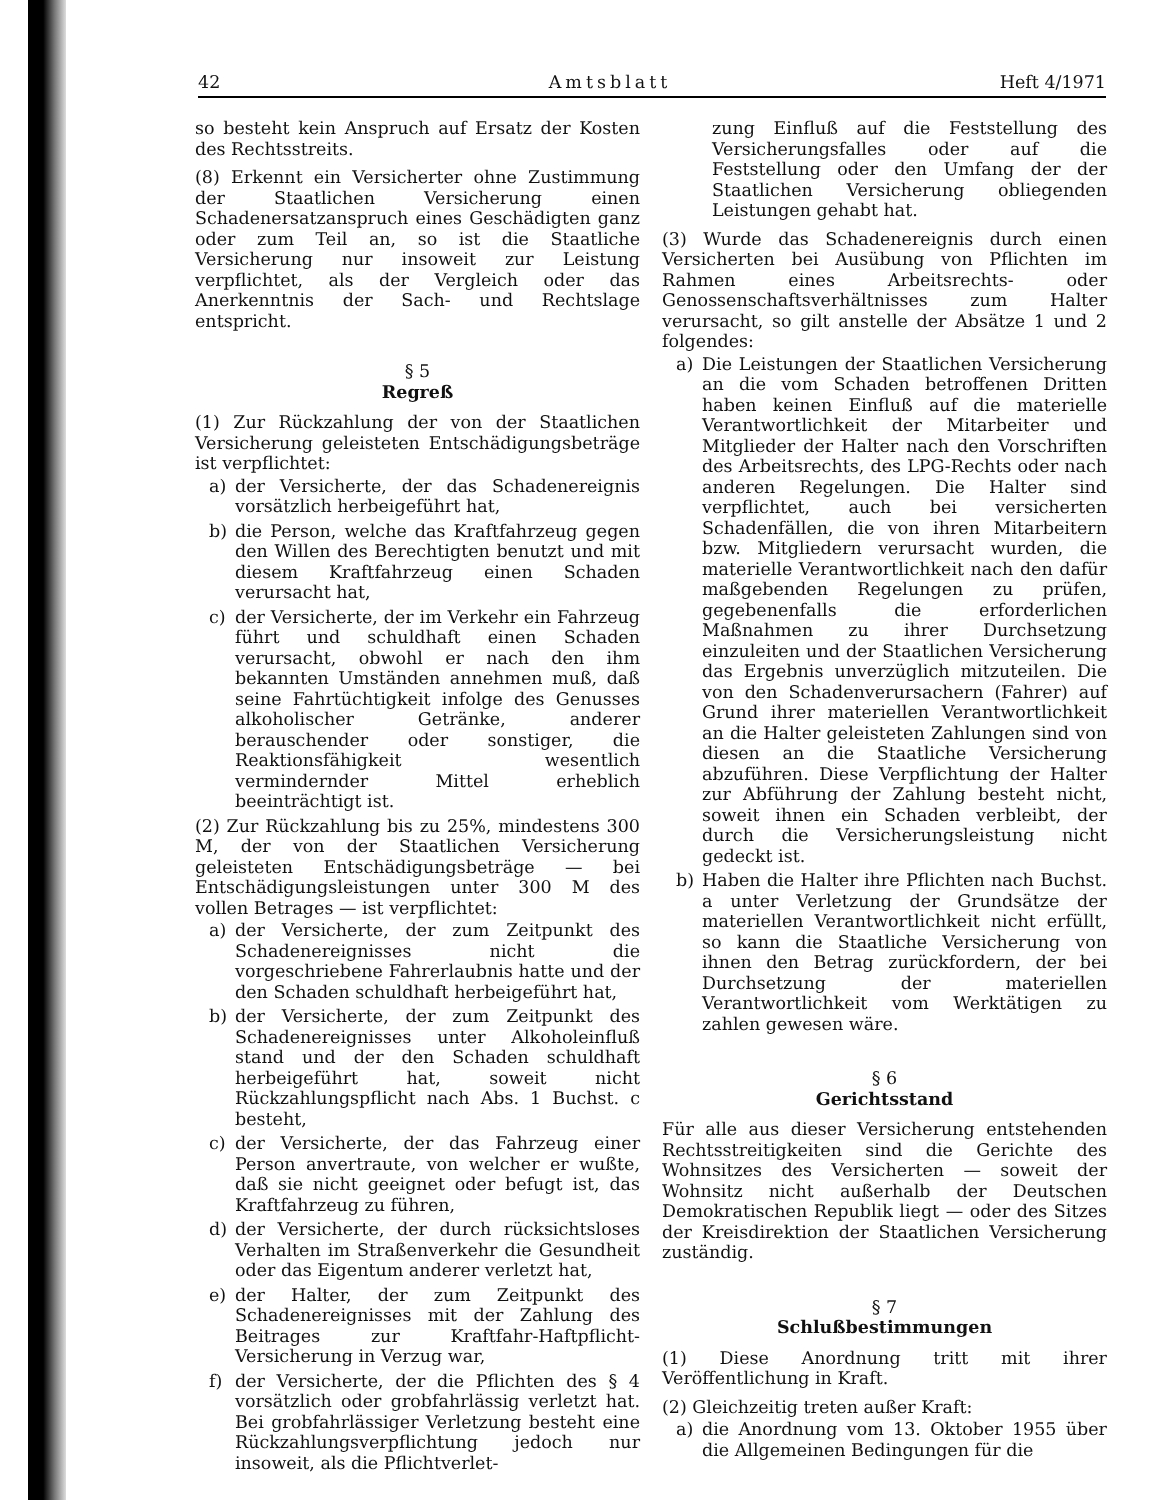42 Amtsblatt Heft 4/1971
so besteht kein Anspruch auf Ersatz der Kosten des Rechtsstreits.
(8) Erkennt ein Versicherter ohne Zustimmung der Staatlichen Versicherung einen Schadenersatzanspruch eines Geschädigten ganz oder zum Teil an, so ist die Staatliche Versicherung nur insoweit zur Leistung verpflichtet, als der Vergleich oder das Anerkenntnis der Sach- und Rechtslage entspricht.
§ 5
Regreß
(1) Zur Rückzahlung der von der Staatlichen Versicherung geleisteten Entschädigungsbeträge ist verpflichtet:
a) der Versicherte, der das Schadenereignis vorsätzlich herbeigeführt hat,
b) die Person, welche das Kraftfahrzeug gegen den Willen des Berechtigten benutzt und mit diesem Kraftfahrzeug einen Schaden verursacht hat,
c) der Versicherte, der im Verkehr ein Fahrzeug führt und schuldhaft einen Schaden verursacht, obwohl er nach den ihm bekannten Umständen annehmen muß, daß seine Fahrtüchtigkeit infolge des Genusses alkoholischer Getränke, anderer berauschender oder sonstiger, die Reaktionsfähigkeit wesentlich vermindernder Mittel erheblich beeinträchtigt ist.
(2) Zur Rückzahlung bis zu 25%, mindestens 300 M, der von der Staatlichen Versicherung geleisteten Entschädigungsbeträge — bei Entschädigungsleistungen unter 300 M des vollen Betrages — ist verpflichtet:
a) der Versicherte, der zum Zeitpunkt des Schadenereignisses nicht die vorgeschriebene Fahrerlaubnis hatte und der den Schaden schuldhaft herbeigeführt hat,
b) der Versicherte, der zum Zeitpunkt des Schadenereignisses unter Alkoholeinfluß stand und der den Schaden schuldhaft herbeigeführt hat, soweit nicht Rückzahlungspflicht nach Abs. 1 Buchst. c besteht,
c) der Versicherte, der das Fahrzeug einer Person anvertraute, von welcher er wußte, daß sie nicht geeignet oder befugt ist, das Kraftfahrzeug zu führen,
d) der Versicherte, der durch rücksichtsloses Verhalten im Straßenverkehr die Gesundheit oder das Eigentum anderer verletzt hat,
e) der Halter, der zum Zeitpunkt des Schadenereignisses mit der Zahlung des Beitrages zur Kraftfahr-Haftpflicht-Versicherung in Verzug war,
f) der Versicherte, der die Pflichten des § 4 vorsätzlich oder grobfahrlässig verletzt hat. Bei grobfahrlässiger Verletzung besteht eine Rückzahlungsverpflichtung jedoch nur insoweit, als die Pflichtverlet-
zung Einfluß auf die Feststellung des Versicherungsfalles oder auf die Feststellung oder den Umfang der der Staatlichen Versicherung obliegenden Leistungen gehabt hat.
(3) Wurde das Schadenereignis durch einen Versicherten bei Ausübung von Pflichten im Rahmen eines Arbeitsrechts- oder Genossenschaftsverhältnisses zum Halter verursacht, so gilt anstelle der Absätze 1 und 2 folgendes:
a) Die Leistungen der Staatlichen Versicherung an die vom Schaden betroffenen Dritten haben keinen Einfluß auf die materielle Verantwortlichkeit der Mitarbeiter und Mitglieder der Halter nach den Vorschriften des Arbeitsrechts, des LPG-Rechts oder nach anderen Regelungen. Die Halter sind verpflichtet, auch bei versicherten Schadenfällen, die von ihren Mitarbeitern bzw. Mitgliedern verursacht wurden, die materielle Verantwortlichkeit nach den dafür maßgebenden Regelungen zu prüfen, gegebenenfalls die erforderlichen Maßnahmen zu ihrer Durchsetzung einzuleiten und der Staatlichen Versicherung das Ergebnis unverzüglich mitzuteilen. Die von den Schadenverursachern (Fahrer) auf Grund ihrer materiellen Verantwortlichkeit an die Halter geleisteten Zahlungen sind von diesen an die Staatliche Versicherung abzuführen. Diese Verpflichtung der Halter zur Abführung der Zahlung besteht nicht, soweit ihnen ein Schaden verbleibt, der durch die Versicherungsleistung nicht gedeckt ist.
b) Haben die Halter ihre Pflichten nach Buchst. a unter Verletzung der Grundsätze der materiellen Verantwortlichkeit nicht erfüllt, so kann die Staatliche Versicherung von ihnen den Betrag zurückfordern, der bei Durchsetzung der materiellen Verantwortlichkeit vom Werktätigen zu zahlen gewesen wäre.
§ 6
Gerichtsstand
Für alle aus dieser Versicherung entstehenden Rechtsstreitigkeiten sind die Gerichte des Wohnsitzes des Versicherten — soweit der Wohnsitz nicht außerhalb der Deutschen Demokratischen Republik liegt — oder des Sitzes der Kreisdirektion der Staatlichen Versicherung zuständig.
§ 7
Schlußbestimmungen
(1) Diese Anordnung tritt mit ihrer Veröffentlichung in Kraft.
(2) Gleichzeitig treten außer Kraft:
a) die Anordnung vom 13. Oktober 1955 über die Allgemeinen Bedingungen für die